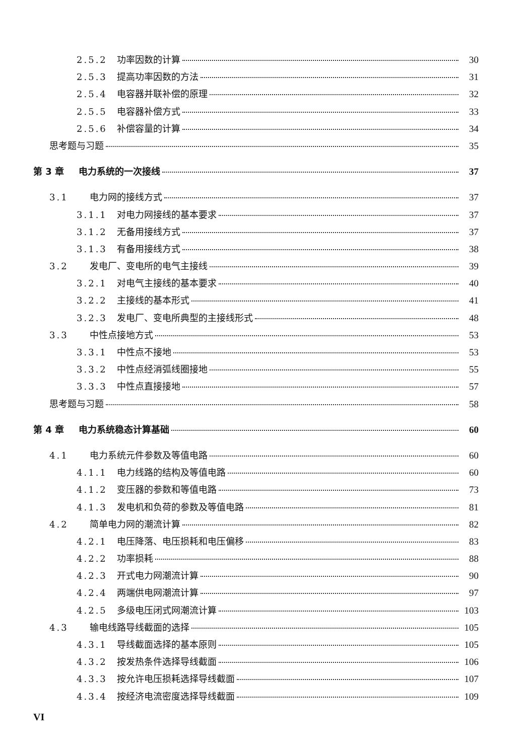2.5.2 功率因数的计算 30
2.5.3 提高功率因数的方法 31
2.5.4 电容器并联补偿的原理 32
2.5.5 电容器补偿方式 33
2.5.6 补偿容量的计算 34
思考题与习题 35
第 3 章 电力系统的一次接线 37
3.1 电力网的接线方式 37
3.1.1 对电力网接线的基本要求 37
3.1.2 无备用接线方式 37
3.1.3 有备用接线方式 38
3.2 发电厂、变电所的电气主接线 39
3.2.1 对电气主接线的基本要求 40
3.2.2 主接线的基本形式 41
3.2.3 发电厂、变电所典型的主接线形式 48
3.3 中性点接地方式 53
3.3.1 中性点不接地 53
3.3.2 中性点经消弧线圈接地 55
3.3.3 中性点直接接地 57
思考题与习题 58
第 4 章 电力系统稳态计算基础 60
4.1 电力系统元件参数及等值电路 60
4.1.1 电力线路的结构及等值电路 60
4.1.2 变压器的参数和等值电路 73
4.1.3 发电机和负荷的参数及等值电路 81
4.2 简单电力网的潮流计算 82
4.2.1 电压降落、电压损耗和电压偏移 83
4.2.2 功率损耗 88
4.2.3 开式电力网潮流计算 90
4.2.4 两端供电网潮流计算 97
4.2.5 多级电压闭式网潮流计算 103
4.3 输电线路导线截面的选择 105
4.3.1 导线截面选择的基本原则 105
4.3.2 按发热条件选择导线截面 106
4.3.3 按允许电压损耗选择导线截面 107
4.3.4 按经济电流密度选择导线截面 109
VI